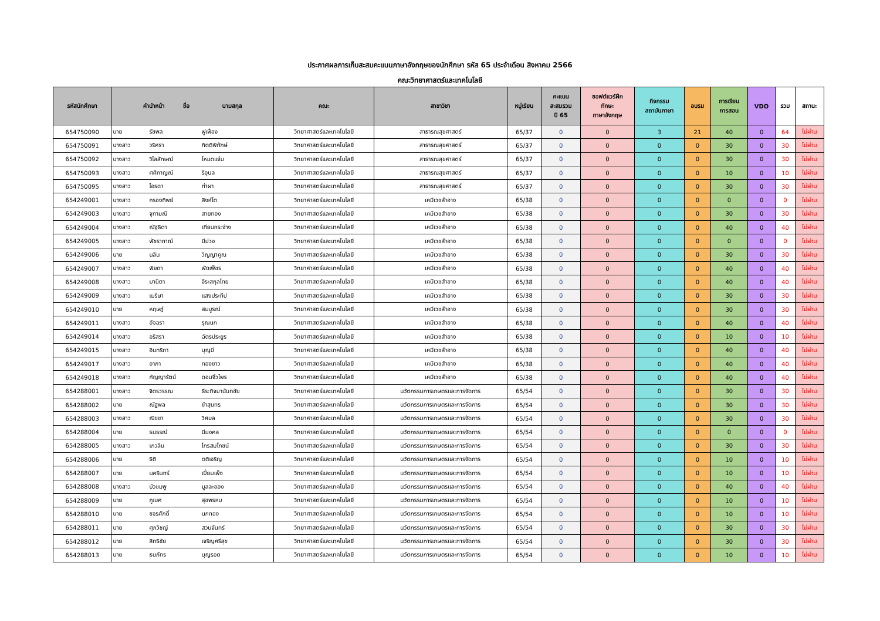ประกาศผลการเก็บสะสมคะแนนภาษาอังกฤษของนักศึกษา รหัส 65 ประจำเดือน สิงหาคม 2566
คณะวิทยาศาสตร์และเทคโนโลยี
| รหัสนักศึกษา | คำนำหน้า ชื่อ นามสกุล | | | คณะ | สาขาวิชา | หมู่เรียน | คะแนน สะสมรวม ปี 65 | ซอฟต์แวร์ฝึก ทักษะ ภาษาอังกฤษ | กิจกรรม สถาบันภาษา | อบรม | การเรียน การสอน | VDO | รวม | สถานะ |
| --- | --- | --- | --- | --- | --- | --- | --- | --- | --- | --- | --- | --- | --- | --- |
| 654750090 | นาย | รัชพล | ฟูเฟื่อง | วิทยาศาสตร์และเทคโนโลยี | สาธารณสุขศาสตร์ | 65/37 | 0 | 0 | 3 | 21 | 40 | 0 | 64 | ไม่ผ่าน |
| 654750091 | นางสาว | วริศรา | กิตติพิทักษ์ | วิทยาศาสตร์และเทคโนโลยี | สาธารณสุขศาสตร์ | 65/37 | 0 | 0 | 0 | 0 | 30 | 0 | 30 | ไม่ผ่าน |
| 654750092 | นางสาว | วิไลลักษณ์ | โหมดแจ่ม | วิทยาศาสตร์และเทคโนโลยี | สาธารณสุขศาสตร์ | 65/37 | 0 | 0 | 0 | 0 | 30 | 0 | 30 | ไม่ผ่าน |
| 654750093 | นางสาว | ศศิกาญณ์ | ริอุบล | วิทยาศาสตร์และเทคโนโลยี | สาธารณสุขศาสตร์ | 65/37 | 0 | 0 | 0 | 0 | 10 | 0 | 10 | ไม่ผ่าน |
| 654750095 | นางสาว | ไอรดา | ท่าผา | วิทยาศาสตร์และเทคโนโลยี | สาธารณสุขศาสตร์ | 65/37 | 0 | 0 | 0 | 0 | 30 | 0 | 30 | ไม่ผ่าน |
| 654249001 | นางสาว | กรองทิพย์ | สิงห์โต | วิทยาศาสตร์และเทคโนโลยี | เคมีเวชสำอาง | 65/38 | 0 | 0 | 0 | 0 | 0 | 0 | 0 | ไม่ผ่าน |
| 654249003 | นางสาว | จุฑามณี | สายทอง | วิทยาศาสตร์และเทคโนโลยี | เคมีเวชสำอาง | 65/38 | 0 | 0 | 0 | 0 | 30 | 0 | 30 | ไม่ผ่าน |
| 654249004 | นางสาว | ณัฐธิดา | เทียนกระจ่าง | วิทยาศาสตร์และเทคโนโลยี | เคมีเวชสำอาง | 65/38 | 0 | 0 | 0 | 0 | 40 | 0 | 40 | ไม่ผ่าน |
| 654249005 | นางสาว | พัชราภาณ์ | มีม่วง | วิทยาศาสตร์และเทคโนโลยี | เคมีเวชสำอาง | 65/38 | 0 | 0 | 0 | 0 | 0 | 0 | 0 | ไม่ผ่าน |
| 654249006 | นาย | นลิน | วิญญาคูณ | วิทยาศาสตร์และเทคโนโลยี | เคมีเวชสำอาง | 65/38 | 0 | 0 | 0 | 0 | 30 | 0 | 30 | ไม่ผ่าน |
| 654249007 | นางสาว | พิยดา | พัดเพ็ชร | วิทยาศาสตร์และเทคโนโลยี | เคมีเวชสำอาง | 65/38 | 0 | 0 | 0 | 0 | 40 | 0 | 40 | ไม่ผ่าน |
| 654249008 | นางสาว | มานิตา | จิระสกุลไทย | วิทยาศาสตร์และเทคโนโลยี | เคมีเวชสำอาง | 65/38 | 0 | 0 | 0 | 0 | 40 | 0 | 40 | ไม่ผ่าน |
| 654249009 | นางสาว | เมริษา | แสงประทีป | วิทยาศาสตร์และเทคโนโลยี | เคมีเวชสำอาง | 65/38 | 0 | 0 | 0 | 0 | 30 | 0 | 30 | ไม่ผ่าน |
| 654249010 | นาย | หฤษฎ์ | สมบูรณ์ | วิทยาศาสตร์และเทคโนโลยี | เคมีเวชสำอาง | 65/38 | 0 | 0 | 0 | 0 | 30 | 0 | 30 | ไม่ผ่าน |
| 654249011 | นางสาว | อัจฉรา | รุณนก | วิทยาศาสตร์และเทคโนโลยี | เคมีเวชสำอาง | 65/38 | 0 | 0 | 0 | 0 | 40 | 0 | 40 | ไม่ผ่าน |
| 654249014 | นางสาว | อริสรา | ฉัตรประยูร | วิทยาศาสตร์และเทคโนโลยี | เคมีเวชสำอาง | 65/38 | 0 | 0 | 0 | 0 | 10 | 0 | 10 | ไม่ผ่าน |
| 654249015 | นางสาว | อินทริกา | บุญมี | วิทยาศาสตร์และเทคโนโลยี | เคมีเวชสำอาง | 65/38 | 0 | 0 | 0 | 0 | 40 | 0 | 40 | ไม่ผ่าน |
| 654249017 | นางสาว | อาภา | ทองขาว | วิทยาศาสตร์และเทคโนโลยี | เคมีเวชสำอาง | 65/38 | 0 | 0 | 0 | 0 | 40 | 0 | 40 | ไม่ผ่าน |
| 654249018 | นางสาว | กัญญารัตน์ | ดอนจิ้วไพร | วิทยาศาสตร์และเทคโนโลยี | เคมีเวชสำอาง | 65/38 | 0 | 0 | 0 | 0 | 40 | 0 | 40 | ไม่ผ่าน |
| 654288001 | นางสาว | จิตรวรรณ | ธีระกิจมานันทชัย | วิทยาศาสตร์และเทคโนโลยี | นวัตกรรมการเกษตรและการจัดการ | 65/54 | 0 | 0 | 0 | 0 | 30 | 0 | 30 | ไม่ผ่าน |
| 654288002 | นาย | ณัฐพล | ขำสุนทร | วิทยาศาสตร์และเทคโนโลยี | นวัตกรรมการเกษตรและการจัดการ | 65/54 | 0 | 0 | 0 | 0 | 30 | 0 | 30 | ไม่ผ่าน |
| 654288003 | นางสาว | ณิชชา | วิศมล | วิทยาศาสตร์และเทคโนโลยี | นวัตกรรมการเกษตรและการจัดการ | 65/54 | 0 | 0 | 0 | 0 | 30 | 0 | 30 | ไม่ผ่าน |
| 654288004 | นาย | ธนธรณ์ | มีมงคล | วิทยาศาสตร์และเทคโนโลยี | นวัตกรรมการเกษตรและการจัดการ | 65/54 | 0 | 0 | 0 | 0 | 0 | 0 | 0 | ไม่ผ่าน |
| 654288005 | นางสาว | เกวลิน | ไกรสมโภชน์ | วิทยาศาสตร์และเทคโนโลยี | นวัตกรรมการเกษตรและการจัดการ | 65/54 | 0 | 0 | 0 | 0 | 30 | 0 | 30 | ไม่ผ่าน |
| 654288006 | นาย | ธิติ | ตติเจริญ | วิทยาศาสตร์และเทคโนโลยี | นวัตกรรมการเกษตรและการจัดการ | 65/54 | 0 | 0 | 0 | 0 | 10 | 0 | 10 | ไม่ผ่าน |
| 654288007 | นาย | นครินทร์ | เปี่ยมเพ็ง | วิทยาศาสตร์และเทคโนโลยี | นวัตกรรมการเกษตรและการจัดการ | 65/54 | 0 | 0 | 0 | 0 | 10 | 0 | 10 | ไม่ผ่าน |
| 654288008 | นางสาว | บัวชมพู | มูลละออง | วิทยาศาสตร์และเทคโนโลยี | นวัตกรรมการเกษตรและการจัดการ | 65/54 | 0 | 0 | 0 | 0 | 40 | 0 | 40 | ไม่ผ่าน |
| 654288009 | นาย | ภูเบศ | สุขพรหม | วิทยาศาสตร์และเทคโนโลยี | นวัตกรรมการเกษตรและการจัดการ | 65/54 | 0 | 0 | 0 | 0 | 10 | 0 | 10 | ไม่ผ่าน |
| 654288010 | นาย | ขจรศักดิ์ | นกทอง | วิทยาศาสตร์และเทคโนโลยี | นวัตกรรมการเกษตรและการจัดการ | 65/54 | 0 | 0 | 0 | 0 | 10 | 0 | 10 | ไม่ผ่าน |
| 654288011 | นาย | ศุภวิชญ์ | สวนจันทร์ | วิทยาศาสตร์และเทคโนโลยี | นวัตกรรมการเกษตรและการจัดการ | 65/54 | 0 | 0 | 0 | 0 | 30 | 0 | 30 | ไม่ผ่าน |
| 654288012 | นาย | สิทธิชัย | เจริญศรีสุข | วิทยาศาสตร์และเทคโนโลยี | นวัตกรรมการเกษตรและการจัดการ | 65/54 | 0 | 0 | 0 | 0 | 30 | 0 | 30 | ไม่ผ่าน |
| 654288013 | นาย | ธนภัทร | บุญรอด | วิทยาศาสตร์และเทคโนโลยี | นวัตกรรมการเกษตรและการจัดการ | 65/54 | 0 | 0 | 0 | 0 | 10 | 0 | 10 | ไม่ผ่าน |